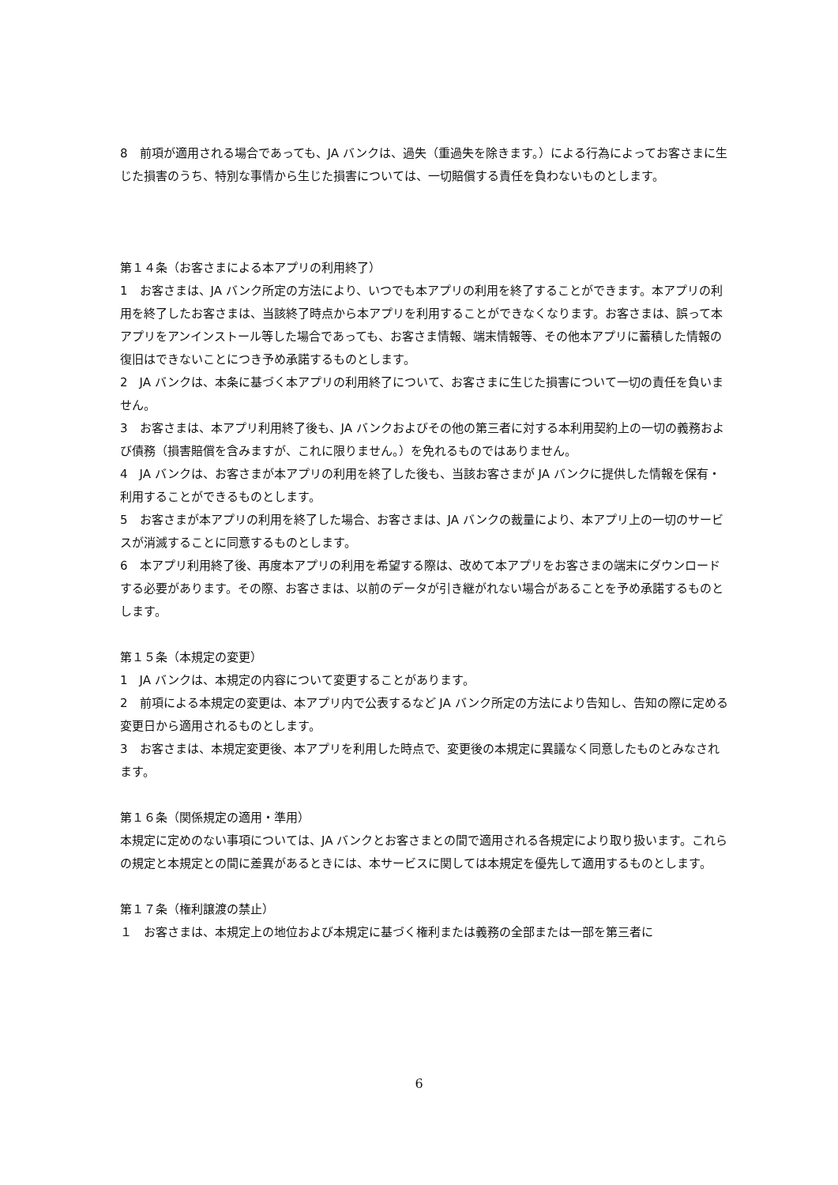8　前項が適用される場合であっても、JA バンクは、過失（重過失を除きます。）による行為によってお客さまに生じた損害のうち、特別な事情から生じた損害については、一切賠償する責任を負わないものとします。
第１４条（お客さまによる本アプリの利用終了）
1　お客さまは、JA バンク所定の方法により、いつでも本アプリの利用を終了することができます。本アプリの利用を終了したお客さまは、当該終了時点から本アプリを利用することができなくなります。お客さまは、誤って本アプリをアンインストール等した場合であっても、お客さま情報、端末情報等、その他本アプリに蓄積した情報の復旧はできないことにつき予め承諾するものとします。
2　JA バンクは、本条に基づく本アプリの利用終了について、お客さまに生じた損害について一切の責任を負いません。
3　お客さまは、本アプリ利用終了後も、JA バンクおよびその他の第三者に対する本利用契約上の一切の義務および債務（損害賠償を含みますが、これに限りません。）を免れるものではありません。
4　JA バンクは、お客さまが本アプリの利用を終了した後も、当該お客さまが JA バンクに提供した情報を保有・利用することができるものとします。
5　お客さまが本アプリの利用を終了した場合、お客さまは、JA バンクの裁量により、本アプリ上の一切のサービスが消滅することに同意するものとします。
6　本アプリ利用終了後、再度本アプリの利用を希望する際は、改めて本アプリをお客さまの端末にダウンロードする必要があります。その際、お客さまは、以前のデータが引き継がれない場合があることを予め承諾するものとします。
第１５条（本規定の変更）
1　JA バンクは、本規定の内容について変更することがあります。
2　前項による本規定の変更は、本アプリ内で公表するなど JA バンク所定の方法により告知し、告知の際に定める変更日から適用されるものとします。
3　お客さまは、本規定変更後、本アプリを利用した時点で、変更後の本規定に異議なく同意したものとみなされます。
第１６条（関係規定の適用・準用）
本規定に定めのない事項については、JA バンクとお客さまとの間で適用される各規定により取り扱います。これらの規定と本規定との間に差異があるときには、本サービスに関しては本規定を優先して適用するものとします。
第１７条（権利譲渡の禁止）
１　お客さまは、本規定上の地位および本規定に基づく権利または義務の全部または一部を第三者に
6